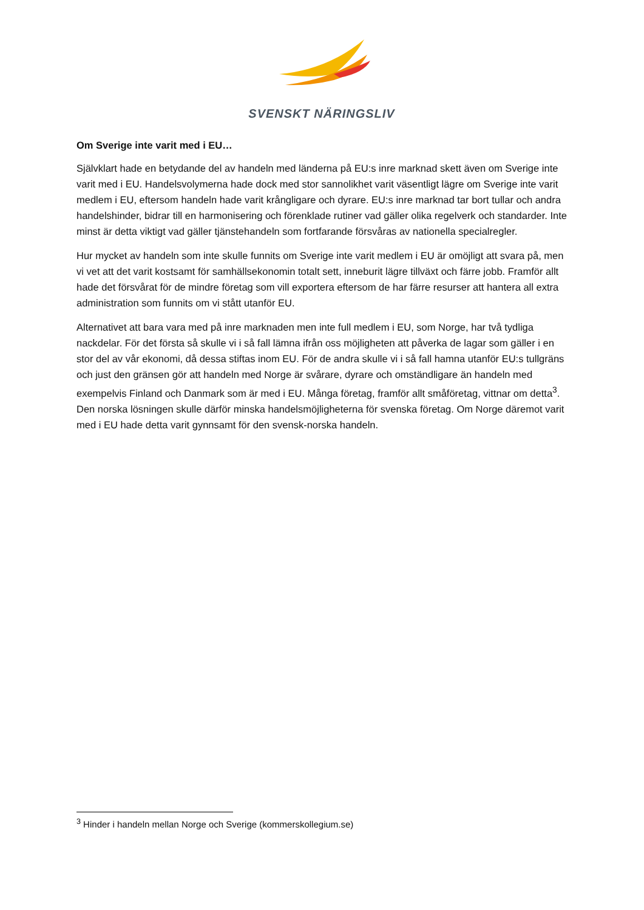SVENSKT NÄRINGSLIV
Om Sverige inte varit med i EU…
Självklart hade en betydande del av handeln med länderna på EU:s inre marknad skett även om Sverige inte varit med i EU. Handelsvolymerna hade dock med stor sannolikhet varit väsentligt lägre om Sverige inte varit medlem i EU, eftersom handeln hade varit krångligare och dyrare. EU:s inre marknad tar bort tullar och andra handelshinder, bidrar till en harmonisering och förenklade rutiner vad gäller olika regelverk och standarder. Inte minst är detta viktigt vad gäller tjänstehandeln som fortfarande försvåras av nationella specialregler.
Hur mycket av handeln som inte skulle funnits om Sverige inte varit medlem i EU är omöjligt att svara på, men vi vet att det varit kostsamt för samhällsekonomin totalt sett, inneburit lägre tillväxt och färre jobb. Framför allt hade det försvårat för de mindre företag som vill exportera eftersom de har färre resurser att hantera all extra administration som funnits om vi stått utanför EU.
Alternativet att bara vara med på inre marknaden men inte full medlem i EU, som Norge, har två tydliga nackdelar. För det första så skulle vi i så fall lämna ifrån oss möjligheten att påverka de lagar som gäller i en stor del av vår ekonomi, då dessa stiftas inom EU. För de andra skulle vi i så fall hamna utanför EU:s tullgräns och just den gränsen gör att handeln med Norge är svårare, dyrare och omständligare än handeln med exempelvis Finland och Danmark som är med i EU. Många företag, framför allt småföretag, vittnar om detta<sup>3</sup>. Den norska lösningen skulle därför minska handelsmöjligheterna för svenska företag. Om Norge däremot varit med i EU hade detta varit gynnsamt för den svensk-norska handeln.
<sup>3</sup> Hinder i handeln mellan Norge och Sverige (kommerskollegium.se)